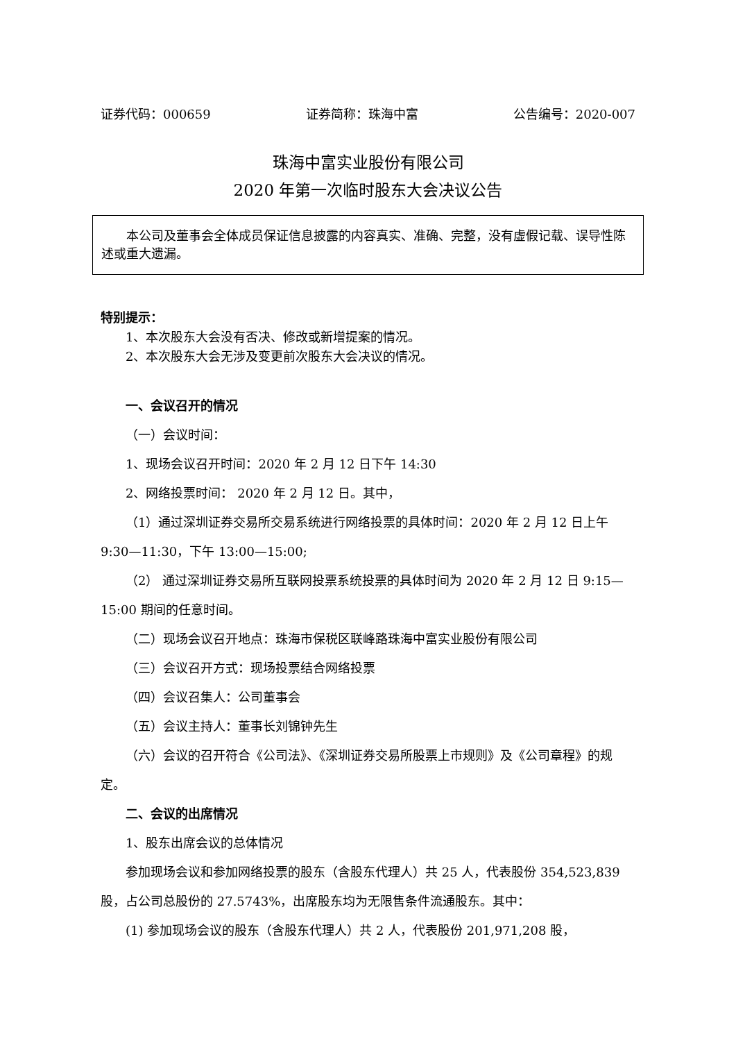证券代码：000659 证券简称：珠海中富 公告编号：2020-007
珠海中富实业股份有限公司
2020 年第一次临时股东大会决议公告
本公司及董事会全体成员保证信息披露的内容真实、准确、完整，没有虚假记载、误导性陈述或重大遗漏。
特别提示：
1、本次股东大会没有否决、修改或新增提案的情况。
2、本次股东大会无涉及变更前次股东大会决议的情况。
一、会议召开的情况
（一）会议时间：
1、现场会议召开时间：2020 年 2 月 12 日下午 14:30
2、网络投票时间： 2020 年 2 月 12 日。其中，
（1）通过深圳证券交易所交易系统进行网络投票的具体时间：2020 年 2 月 12 日上午 9:30—11:30，下午 13:00—15:00;
（2） 通过深圳证券交易所互联网投票系统投票的具体时间为 2020 年 2 月 12 日 9:15—15:00 期间的任意时间。
（二）现场会议召开地点：珠海市保税区联峰路珠海中富实业股份有限公司
（三）会议召开方式：现场投票结合网络投票
（四）会议召集人：公司董事会
（五）会议主持人：董事长刘锦钟先生
（六）会议的召开符合《公司法》、《深圳证券交易所股票上市规则》及《公司章程》的规定。
二、会议的出席情况
1、股东出席会议的总体情况
参加现场会议和参加网络投票的股东（含股东代理人）共 25 人，代表股份 354,523,839 股，占公司总股份的 27.5743%，出席股东均为无限售条件流通股东。其中：
(1) 参加现场会议的股东（含股东代理人）共 2 人，代表股份 201,971,208 股，